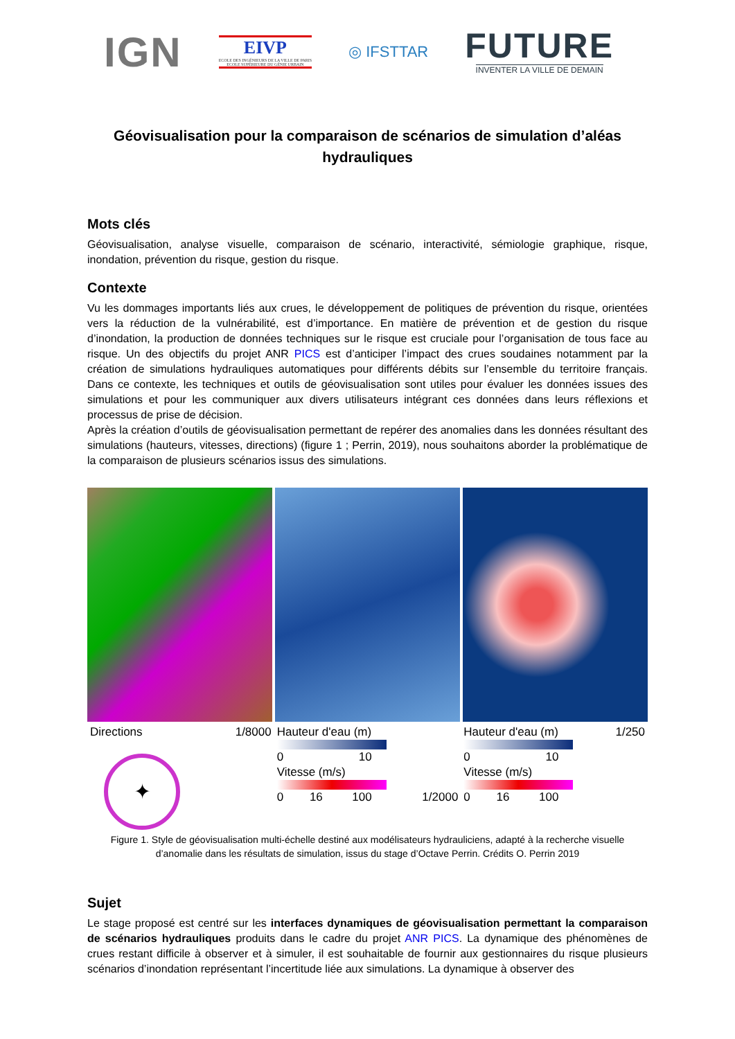IGN
EIVP
ECOLE DES INGÉNIEURS DE LA VILLE DE PARIS
ECOLE SUPÉRIEURE DU GÉNIE URBAIN
◎ IFSTTAR
FUTURE
INVENTER LA VILLE DE DEMAIN
Géovisualisation pour la comparaison de scénarios de simulation d’aléas hydrauliques
Mots clés
Géovisualisation, analyse visuelle, comparaison de scénario, interactivité, sémiologie graphique, risque, inondation, prévention du risque, gestion du risque.
Contexte
Vu les dommages importants liés aux crues, le développement de politiques de prévention du risque, orientées vers la réduction de la vulnérabilité, est d’importance. En matière de prévention et de gestion du risque d’inondation, la production de données techniques sur le risque est cruciale pour l’organisation de tous face au risque. Un des objectifs du projet ANR PICS est d’anticiper l’impact des crues soudaines notamment par la création de simulations hydrauliques automatiques pour différents débits sur l’ensemble du territoire français. Dans ce contexte, les techniques et outils de géovisualisation sont utiles pour évaluer les données issues des simulations et pour les communiquer aux divers utilisateurs intégrant ces données dans leurs réflexions et processus de prise de décision.
Après la création d’outils de géovisualisation permettant de repérer des anomalies dans les données résultant des simulations (hauteurs, vitesses, directions) (figure 1 ; Perrin, 2019), nous souhaitons aborder la problématique de la comparaison de plusieurs scénarios issus des simulations.
Directions 1/8000
✦
Hauteur d'eau (m)
0 10
Vitesse (m/s)
0 16 100 1/2000
Hauteur d'eau (m) 1/250
0 10
Vitesse (m/s)
0 16 100
Figure 1. Style de géovisualisation multi-échelle destiné aux modélisateurs hydrauliciens, adapté à la recherche visuelle d’anomalie dans les résultats de simulation, issus du stage d’Octave Perrin. Crédits O. Perrin 2019
Sujet
Le stage proposé est centré sur les interfaces dynamiques de géovisualisation permettant la comparaison de scénarios hydrauliques produits dans le cadre du projet ANR PICS. La dynamique des phénomènes de crues restant difficile à observer et à simuler, il est souhaitable de fournir aux gestionnaires du risque plusieurs scénarios d’inondation représentant l’incertitude liée aux simulations. La dynamique à observer des